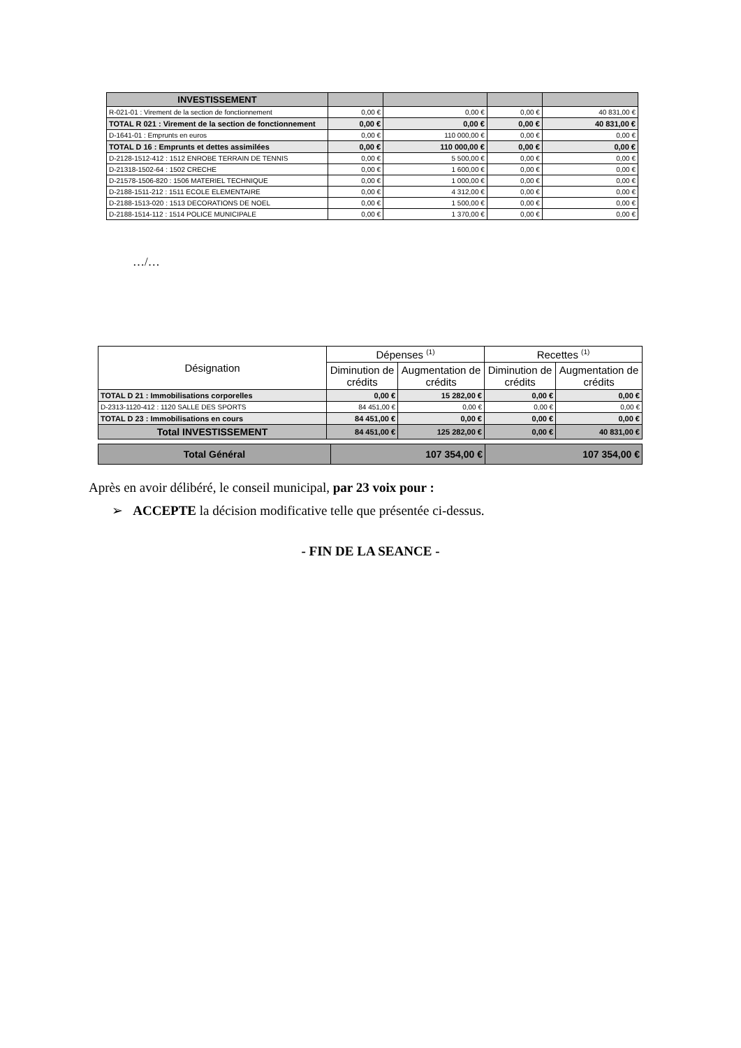| INVESTISSEMENT | | | | |
| R-021-01 : Virement de la section de fonctionnement | 0,00 € | 0,00 € | 0,00 € | 40 831,00 € |
| TOTAL R 021 : Virement de la section de fonctionnement | 0,00 € | 0,00 € | 0,00 € | 40 831,00 € |
| D-1641-01 : Emprunts en euros | 0,00 € | 110 000,00 € | 0,00 € | 0,00 € |
| TOTAL D 16 : Emprunts et dettes assimilées | 0,00 € | 110 000,00 € | 0,00 € | 0,00 € |
| D-2128-1512-412 : 1512 ENROBE TERRAIN DE TENNIS | 0,00 € | 5 500,00 € | 0,00 € | 0,00 € |
| D-21318-1502-64 : 1502 CRECHE | 0,00 € | 1 600,00 € | 0,00 € | 0,00 € |
| D-21578-1506-820 : 1506 MATERIEL TECHNIQUE | 0,00 € | 1 000,00 € | 0,00 € | 0,00 € |
| D-2188-1511-212 : 1511 ECOLE ELEMENTAIRE | 0,00 € | 4 312,00 € | 0,00 € | 0,00 € |
| D-2188-1513-020 : 1513 DECORATIONS DE NOEL | 0,00 € | 1 500,00 € | 0,00 € | 0,00 € |
| D-2188-1514-112 : 1514 POLICE MUNICIPALE | 0,00 € | 1 370,00 € | 0,00 € | 0,00 € |
…/…
| Désignation | Dépenses <sup>(1)</sup> | | Recettes <sup>(1)</sup> | |
| --- | --- | --- | --- | --- |
| | Diminution de crédits | Augmentation de crédits | Diminution de crédits | Augmentation de crédits |
| TOTAL D 21 : Immobilisations corporelles | 0,00 € | 15 282,00 € | 0,00 € | 0,00 € |
| D-2313-1120-412 : 1120 SALLE DES SPORTS | 84 451,00 € | 0,00 € | 0,00 € | 0,00 € |
| TOTAL D 23 : Immobilisations en cours | 84 451,00 € | 0,00 € | 0,00 € | 0,00 € |
| Total INVESTISSEMENT | 84 451,00 € | 125 282,00 € | 0,00 € | 40 831,00 € |
| Total Général | 107 354,00 € | 107 354,00 € |
Après en avoir délibéré, le conseil municipal, par 23 voix pour :
➢ ACCEPTE la décision modificative telle que présentée ci-dessus.
- FIN DE LA SEANCE -